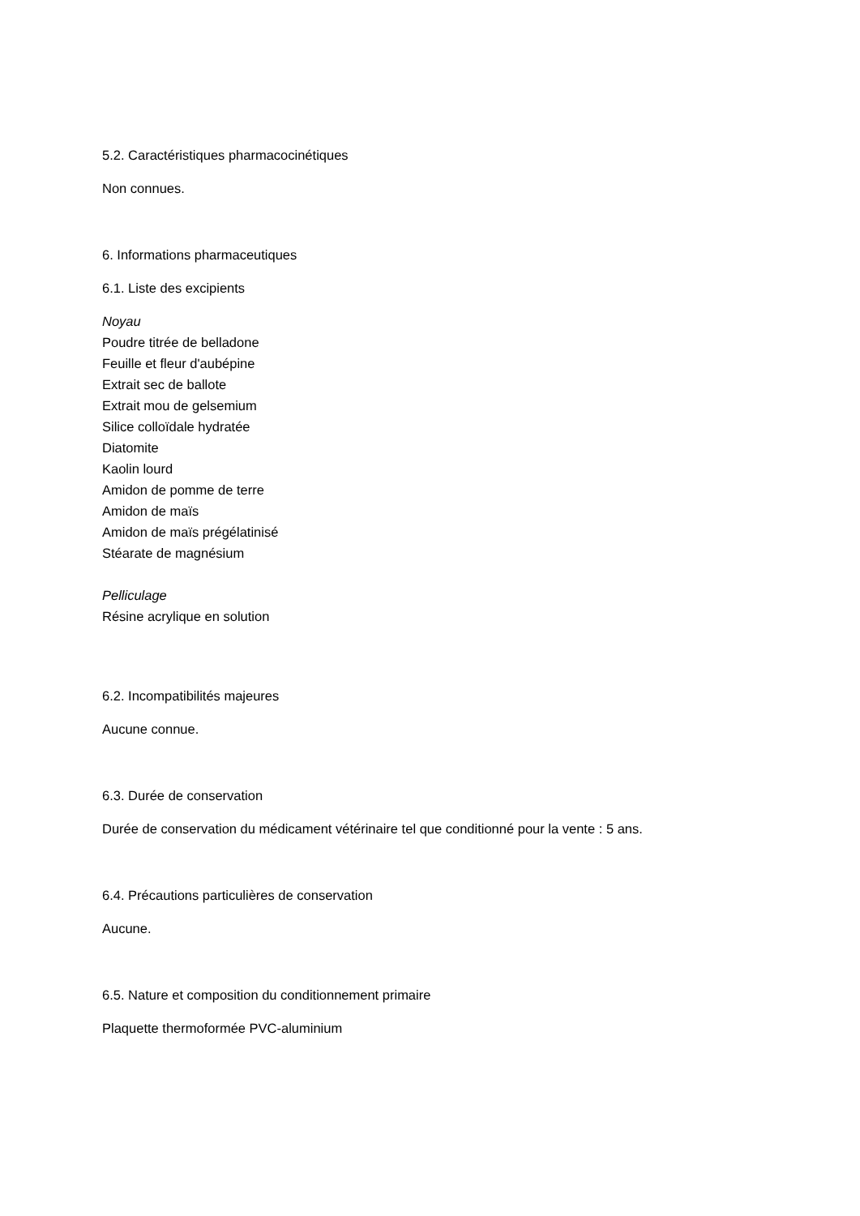5.2. Caractéristiques pharmacocinétiques
Non connues.
6. Informations pharmaceutiques
6.1. Liste des excipients
Noyau
Poudre titrée de belladone
Feuille et fleur d'aubépine
Extrait sec de ballote
Extrait mou de gelsemium
Silice colloïdale hydratée
Diatomite
Kaolin lourd
Amidon de pomme de terre
Amidon de maïs
Amidon de maïs prégélatinisé
Stéarate de magnésium
Pelliculage
Résine acrylique en solution
6.2. Incompatibilités majeures
Aucune connue.
6.3. Durée de conservation
Durée de conservation du médicament vétérinaire tel que conditionné pour la vente : 5 ans.
6.4. Précautions particulières de conservation
Aucune.
6.5. Nature et composition du conditionnement primaire
Plaquette thermoformée PVC-aluminium